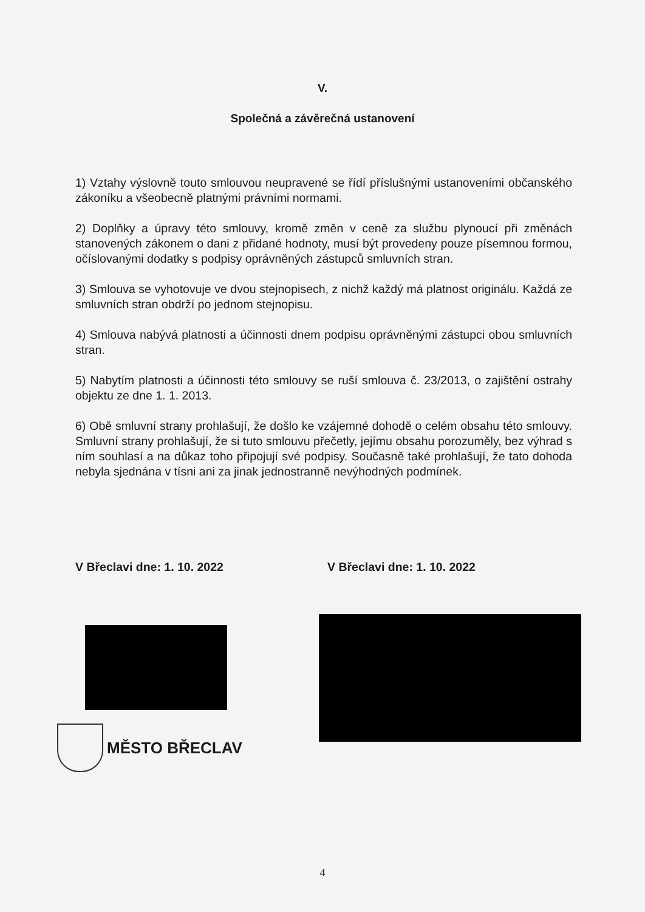V.
Společná a závěrečná ustanovení
1) Vztahy výslovně touto smlouvou neupravené se řídí příslušnými ustanoveními občanského zákoníku a všeobecně platnými právními normami.
2) Doplňky a úpravy této smlouvy, kromě změn v ceně za službu plynoucí při změnách stanovených zákonem o dani z přidané hodnoty, musí být provedeny pouze písemnou formou, očíslovanými dodatky s podpisy oprávněných zástupců smluvních stran.
3) Smlouva se vyhotovuje ve dvou stejnopisech, z nichž každý má platnost originálu. Každá ze smluvních stran obdrží po jednom stejnopisu.
4) Smlouva nabývá platnosti a účinnosti dnem podpisu oprávněnými zástupci obou smluvních stran.
5) Nabytím platnosti a účinnosti této smlouvy se ruší smlouva č. 23/2013, o zajištění ostrahy objektu ze dne 1. 1. 2013.
6) Obě smluvní strany prohlašují, že došlo ke vzájemné dohodě o celém obsahu této smlouvy. Smluvní strany prohlašují, že si tuto smlouvu přečetly, jejímu obsahu porozuměly, bez výhrad s ním souhlasí a na důkaz toho připojují své podpisy. Současně také prohlašují, že tato dohoda nebyla sjednána v tísni ani za jinak jednostranně nevýhodných podmínek.
V Břeclavi dne: 1. 10. 2022 V Břeclavi dne: 1. 10. 2022
MĚSTO BŘECLAV
4